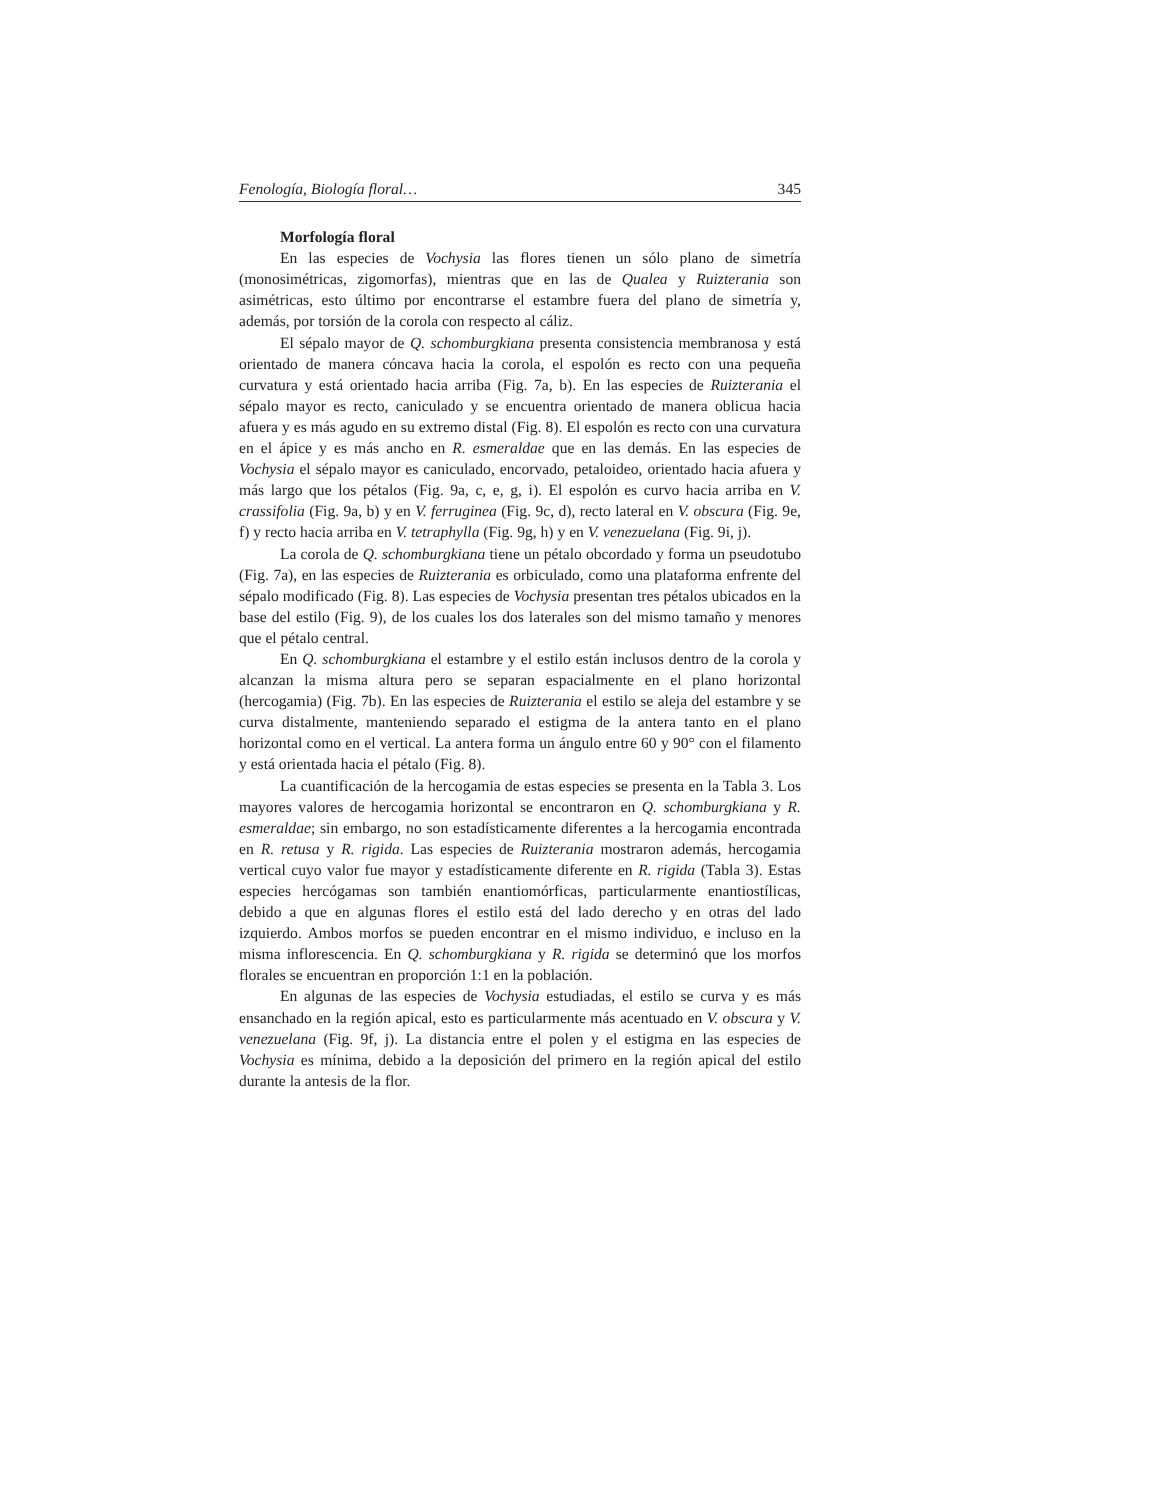Fenología, Biología floral… 345
Morfología floral
En las especies de Vochysia las flores tienen un sólo plano de simetría (monosimétricas, zigomorfas), mientras que en las de Qualea y Ruizterania son asimétricas, esto último por encontrarse el estambre fuera del plano de simetría y, además, por torsión de la corola con respecto al cáliz.
El sépalo mayor de Q. schomburgkiana presenta consistencia membranosa y está orientado de manera cóncava hacia la corola, el espolón es recto con una pequeña curvatura y está orientado hacia arriba (Fig. 7a, b). En las especies de Ruizterania el sépalo mayor es recto, caniculado y se encuentra orientado de manera oblicua hacia afuera y es más agudo en su extremo distal (Fig. 8). El espolón es recto con una curvatura en el ápice y es más ancho en R. esmeraldae que en las demás. En las especies de Vochysia el sépalo mayor es caniculado, encorvado, petaloideo, orientado hacia afuera y más largo que los pétalos (Fig. 9a, c, e, g, i). El espolón es curvo hacia arriba en V. crassifolia (Fig. 9a, b) y en V. ferruginea (Fig. 9c, d), recto lateral en V. obscura (Fig. 9e, f) y recto hacia arriba en V. tetraphylla (Fig. 9g, h) y en V. venezuelana (Fig. 9i, j).
La corola de Q. schomburgkiana tiene un pétalo obcordado y forma un pseudotubo (Fig. 7a), en las especies de Ruizterania es orbiculado, como una plataforma enfrente del sépalo modificado (Fig. 8). Las especies de Vochysia presentan tres pétalos ubicados en la base del estilo (Fig. 9), de los cuales los dos laterales son del mismo tamaño y menores que el pétalo central.
En Q. schomburgkiana el estambre y el estilo están inclusos dentro de la corola y alcanzan la misma altura pero se separan espacialmente en el plano horizontal (hercogamia) (Fig. 7b). En las especies de Ruizterania el estilo se aleja del estambre y se curva distalmente, manteniendo separado el estigma de la antera tanto en el plano horizontal como en el vertical. La antera forma un ángulo entre 60 y 90° con el filamento y está orientada hacia el pétalo (Fig. 8).
La cuantificación de la hercogamia de estas especies se presenta en la Tabla 3. Los mayores valores de hercogamia horizontal se encontraron en Q. schomburgkiana y R. esmeraldae; sin embargo, no son estadísticamente diferentes a la hercogamia encontrada en R. retusa y R. rigida. Las especies de Ruizterania mostraron además, hercogamia vertical cuyo valor fue mayor y estadísticamente diferente en R. rigida (Tabla 3). Estas especies hercógamas son también enantiomórficas, particularmente enantiostílicas, debido a que en algunas flores el estilo está del lado derecho y en otras del lado izquierdo. Ambos morfos se pueden encontrar en el mismo individuo, e incluso en la misma inflorescencia. En Q. schomburgkiana y R. rigida se determinó que los morfos florales se encuentran en proporción 1:1 en la población.
En algunas de las especies de Vochysia estudiadas, el estilo se curva y es más ensanchado en la región apical, esto es particularmente más acentuado en V. obscura y V. venezuelana (Fig. 9f, j). La distancia entre el polen y el estigma en las especies de Vochysia es mínima, debido a la deposición del primero en la región apical del estilo durante la antesis de la flor.